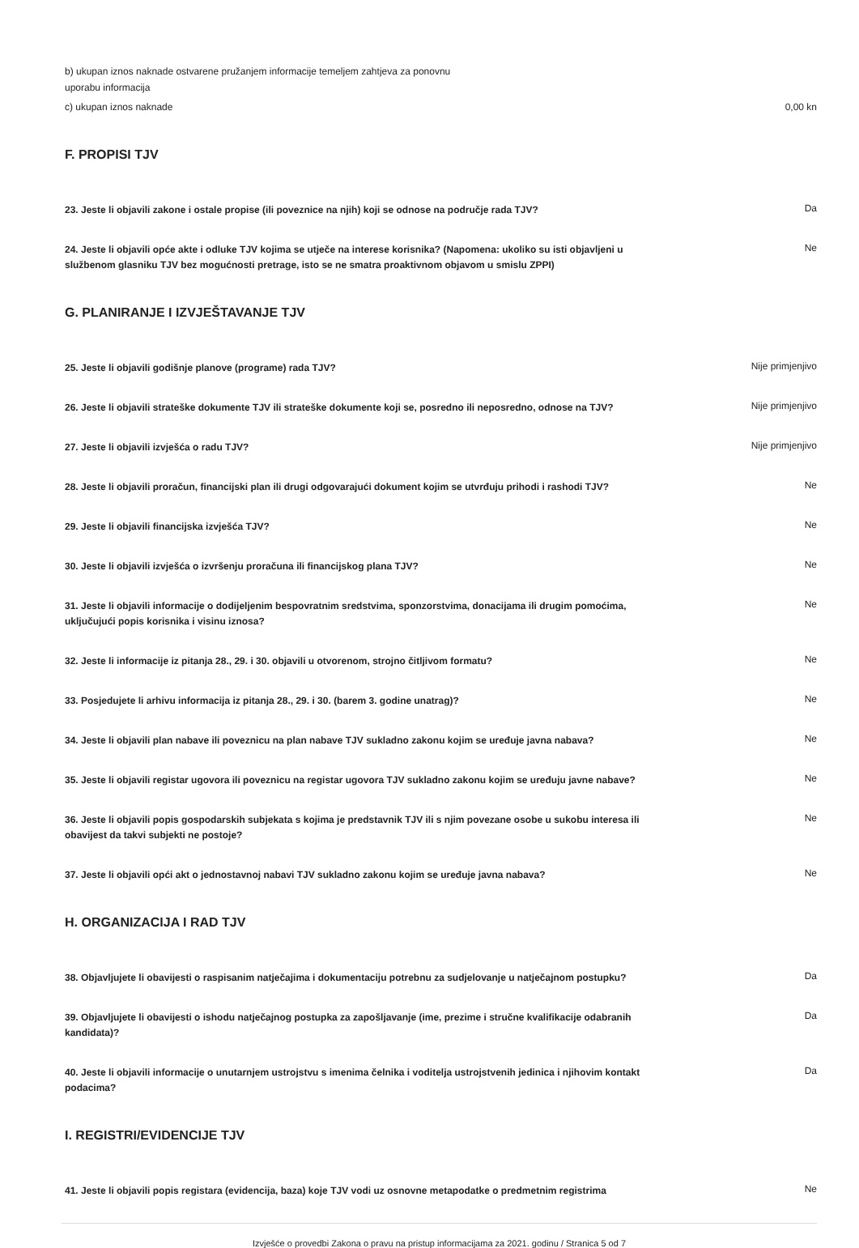b) ukupan iznos naknade ostvarene pružanjem informacije temeljem zahtjeva za ponovnu
uporabu informacija
c) ukupan iznos naknade 0,00 kn
F. PROPISI TJV
23. Jeste li objavili zakone i ostale propise (ili poveznice na njih) koji se odnose na područje rada TJV?
Da
24. Jeste li objavili opće akte i odluke TJV kojima se utječe na interese korisnika? (Napomena: ukoliko su isti objavljeni u službenom glasniku TJV bez mogućnosti pretrage, isto se ne smatra proaktivnom objavom u smislu ZPPI)
Ne
G. PLANIRANJE I IZVJEŠTAVANJE TJV
25. Jeste li objavili godišnje planove (programe) rada TJV?
Nije primjenjivo
26. Jeste li objavili strateške dokumente TJV ili strateške dokumente koji se, posredno ili neposredno, odnose na TJV?
Nije primjenjivo
27. Jeste li objavili izvješća o radu TJV?
Nije primjenjivo
28. Jeste li objavili proračun, financijski plan ili drugi odgovarajući dokument kojim se utvrđuju prihodi i rashodi TJV?
Ne
29. Jeste li objavili financijska izvješća TJV?
Ne
30. Jeste li objavili izvješća o izvršenju proračuna ili financijskog plana TJV?
Ne
31. Jeste li objavili informacije o dodijeljenim bespovratnim sredstvima, sponzorstvima, donacijama ili drugim pomoćima, uključujući popis korisnika i visinu iznosa?
Ne
32. Jeste li informacije iz pitanja 28., 29. i 30. objavili u otvorenom, strojno čitljivom formatu?
Ne
33. Posjedujete li arhivu informacija iz pitanja 28., 29. i 30. (barem 3. godine unatrag)?
Ne
34. Jeste li objavili plan nabave ili poveznicu na plan nabave TJV sukladno zakonu kojim se uređuje javna nabava?
Ne
35. Jeste li objavili registar ugovora ili poveznicu na registar ugovora TJV sukladno zakonu kojim se uređuju javne nabave?
Ne
36. Jeste li objavili popis gospodarskih subjekata s kojima je predstavnik TJV ili s njim povezane osobe u sukobu interesa ili obavijest da takvi subjekti ne postoje?
Ne
37. Jeste li objavili opći akt o jednostavnoj nabavi TJV sukladno zakonu kojim se uređuje javna nabava?
Ne
H. ORGANIZACIJA I RAD TJV
38. Objavljujete li obavijesti o raspisanim natječajima i dokumentaciju potrebnu za sudjelovanje u natječajnom postupku?
Da
39. Objavljujete li obavijesti o ishodu natječajnog postupka za zapošljavanje (ime, prezime i stručne kvalifikacije odabranih kandidata)?
Da
40. Jeste li objavili informacije o unutarnjem ustrojstvu s imenima čelnika i voditelja ustrojstvenih jedinica i njihovim kontakt podacima?
Da
I. REGISTRI/EVIDENCIJE TJV
41. Jeste li objavili popis registara (evidencija, baza) koje TJV vodi uz osnovne metapodatke o predmetnim registrima
Ne
Izvješće o provedbi Zakona o pravu na pristup informacijama za 2021. godinu / Stranica 5 od 7